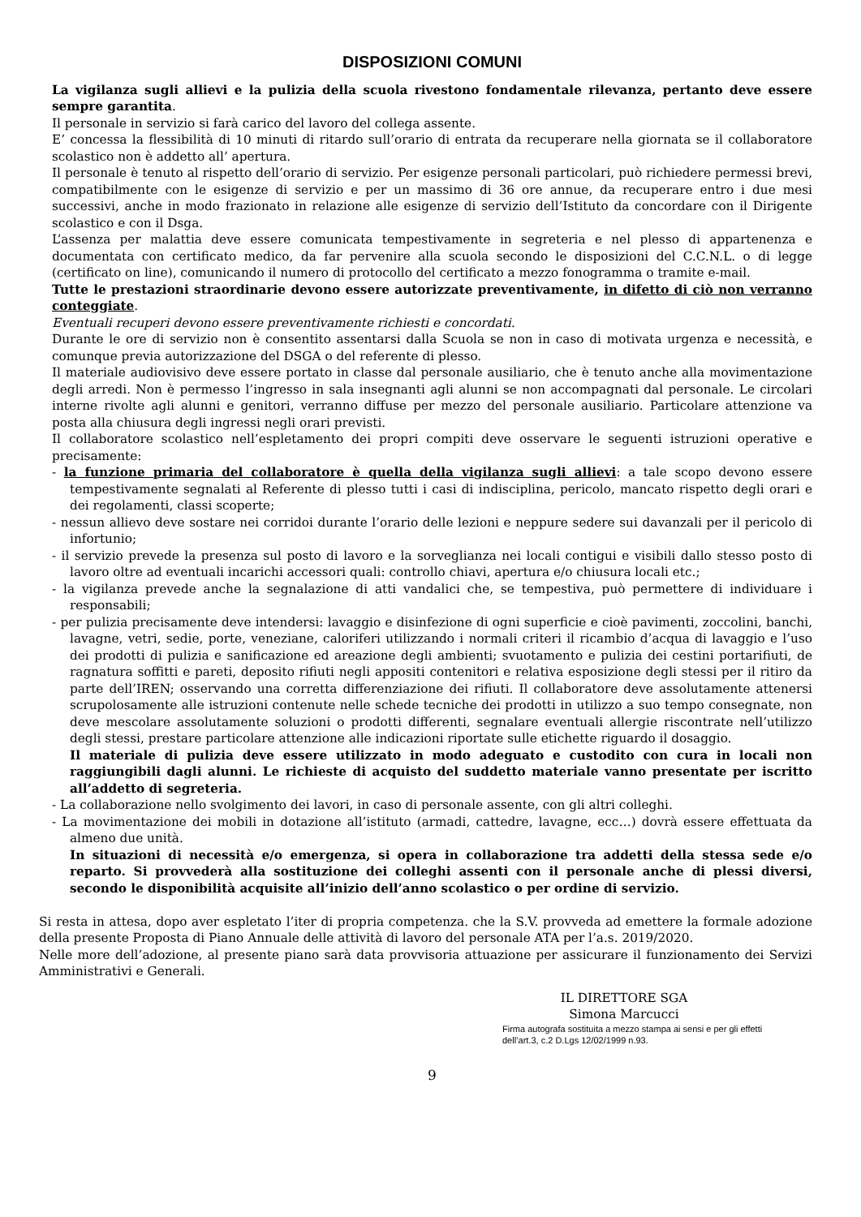DISPOSIZIONI COMUNI
La vigilanza sugli allievi e la pulizia della scuola rivestono fondamentale rilevanza, pertanto deve essere sempre garantita.
Il personale in servizio si farà carico del lavoro del collega assente.
E’ concessa la flessibilità di 10 minuti di ritardo sull’orario di entrata da recuperare nella giornata se il collaboratore scolastico non è addetto all’ apertura.
Il personale è tenuto al rispetto dell’orario di servizio. Per esigenze personali particolari, può richiedere permessi brevi, compatibilmente con le esigenze di servizio e per un massimo di 36 ore annue, da recuperare entro i due mesi successivi, anche in modo frazionato in relazione alle esigenze di servizio dell’Istituto da concordare con il Dirigente scolastico e con il Dsga.
L’assenza per malattia deve essere comunicata tempestivamente in segreteria e nel plesso di appartenenza e documentata con certificato medico, da far pervenire alla scuola secondo le disposizioni del C.C.N.L. o di legge (certificato on line), comunicando il numero di protocollo del certificato a mezzo fonogramma o tramite e-mail.
Tutte le prestazioni straordinarie devono essere autorizzate preventivamente, in difetto di ciò non verranno conteggiate.
Eventuali recuperi devono essere preventivamente richiesti e concordati.
Durante le ore di servizio non è consentito assentarsi dalla Scuola se non in caso di motivata urgenza e necessità, e comunque previa autorizzazione del DSGA o del referente di plesso.
Il materiale audiovisivo deve essere portato in classe dal personale ausiliario, che è tenuto anche alla movimentazione degli arredi. Non è permesso l’ingresso in sala insegnanti agli alunni se non accompagnati dal personale. Le circolari interne rivolte agli alunni e genitori, verranno diffuse per mezzo del personale ausiliario. Particolare attenzione va posta alla chiusura degli ingressi negli orari previsti.
Il collaboratore scolastico nell’espletamento dei propri compiti deve osservare le seguenti istruzioni operative e precisamente:
- la funzione primaria del collaboratore è quella della vigilanza sugli allievi: a tale scopo devono essere tempestivamente segnalati al Referente di plesso tutti i casi di indisciplina, pericolo, mancato rispetto degli orari e dei regolamenti, classi scoperte;
- nessun allievo deve sostare nei corridoi durante l’orario delle lezioni e neppure sedere sui davanzali per il pericolo di infortunio;
- il servizio prevede la presenza sul posto di lavoro e la sorveglianza nei locali contigui e visibili dallo stesso posto di lavoro oltre ad eventuali incarichi accessori quali: controllo chiavi, apertura e/o chiusura locali etc.;
- la vigilanza prevede anche la segnalazione di atti vandalici che, se tempestiva, può permettere di individuare i responsabili;
- per pulizia precisamente deve intendersi: lavaggio e disinfezione di ogni superficie e cioè pavimenti, zoccolini, banchi, lavagne, vetri, sedie, porte, veneziane, caloriferi utilizzando i normali criteri il ricambio d’acqua di lavaggio e l’uso dei prodotti di pulizia e sanificazione ed areazione degli ambienti; svuotamento e pulizia dei cestini portarifiuti, de ragnatura soffitti e pareti, deposito rifiuti negli appositi contenitori e relativa esposizione degli stessi per il ritiro da parte dell’IREN; osservando una corretta differenziazione dei rifiuti. Il collaboratore deve assolutamente attenersi scrupolosamente alle istruzioni contenute nelle schede tecniche dei prodotti in utilizzo a suo tempo consegnate, non deve mescolare assolutamente soluzioni o prodotti differenti, segnalare eventuali allergie riscontrate nell’utilizzo degli stessi, prestare particolare attenzione alle indicazioni riportate sulle etichette riguardo il dosaggio.
Il materiale di pulizia deve essere utilizzato in modo adeguato e custodito con cura in locali non raggiungibili dagli alunni. Le richieste di acquisto del suddetto materiale vanno presentate per iscritto all’addetto di segreteria.
- La collaborazione nello svolgimento dei lavori, in caso di personale assente, con gli altri colleghi.
- La movimentazione dei mobili in dotazione all’istituto (armadi, cattedre, lavagne, ecc…) dovrà essere effettuata da almeno due unità.
In situazioni di necessità e/o emergenza, si opera in collaborazione tra addetti della stessa sede e/o reparto. Si provvederà alla sostituzione dei colleghi assenti con il personale anche di plessi diversi, secondo le disponibilità acquisite all’inizio dell’anno scolastico o per ordine di servizio.
Si resta in attesa, dopo aver espletato l’iter di propria competenza. che la S.V. provveda ad emettere la formale adozione della presente Proposta di Piano Annuale delle attività di lavoro del personale ATA per l’a.s. 2019/2020.
Nelle more dell’adozione, al presente piano sarà data provvisoria attuazione per assicurare il funzionamento dei Servizi Amministrativi e Generali.
IL DIRETTORE SGA
Simona Marcucci
Firma autografa sostituita a mezzo stampa ai sensi e per gli effetti
dell’art.3, c.2 D.Lgs 12/02/1999 n.93.
9